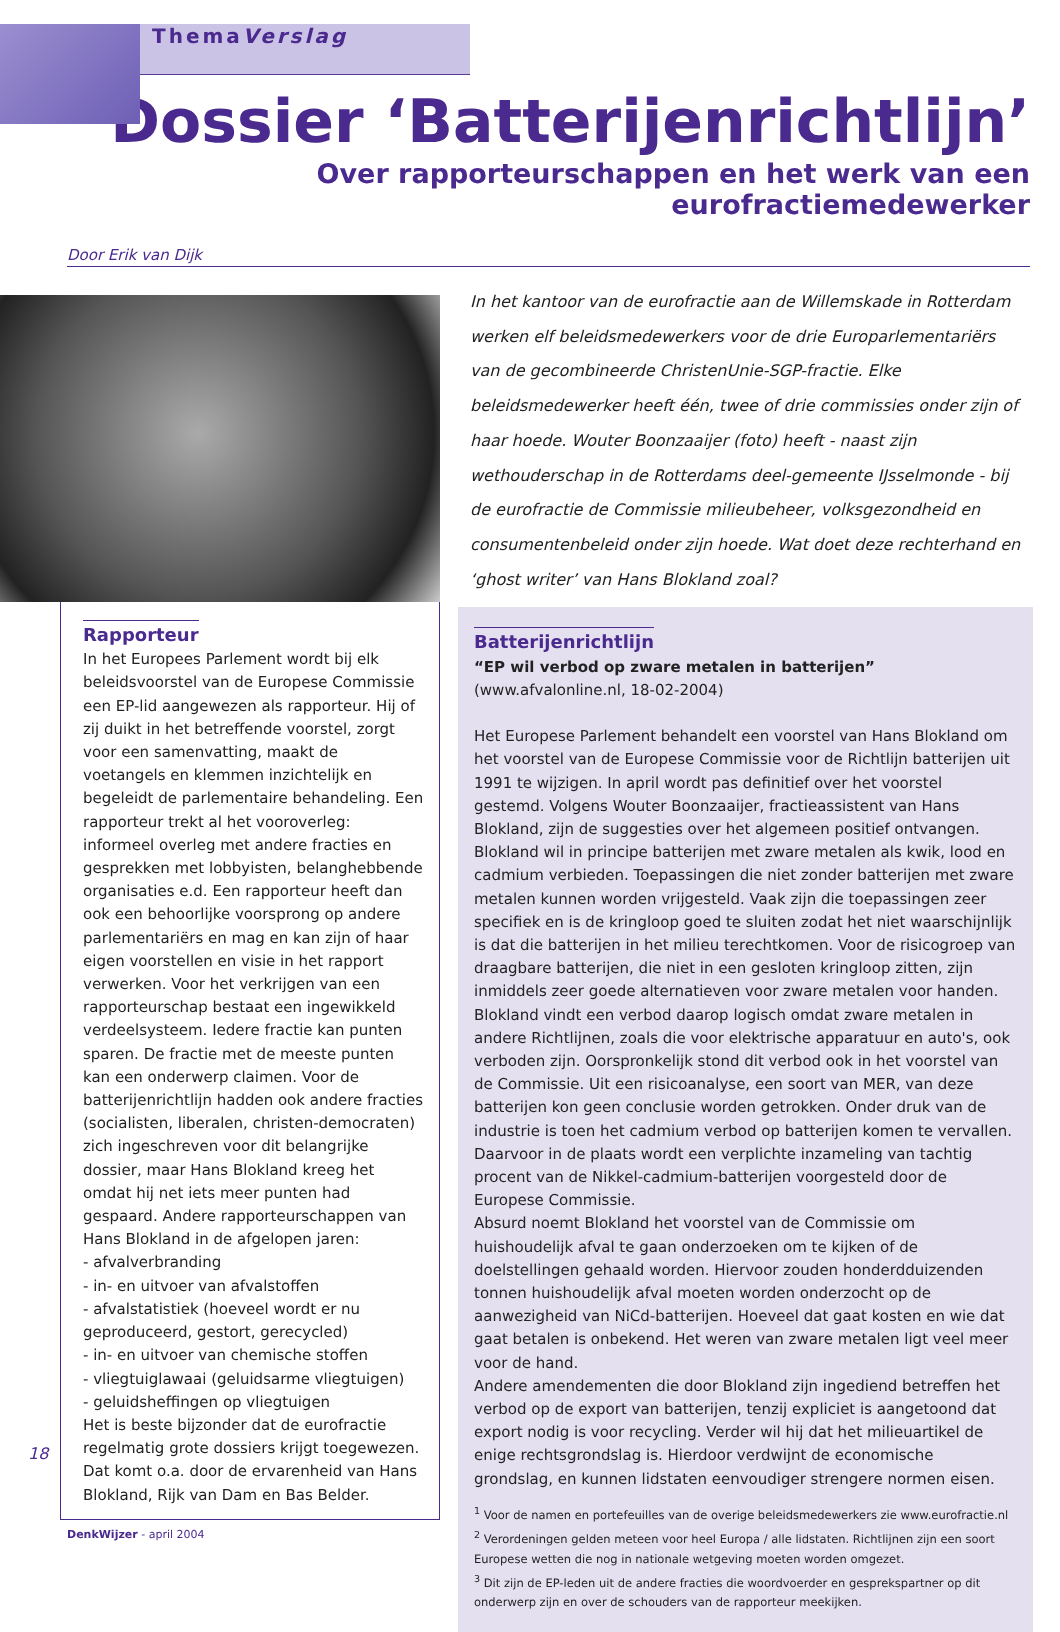ThemaVerslag
Dossier ‘Batterijenrichtlijn’
Over rapporteurschappen en het werk van een eurofractiemedewerker
Door Erik van Dijk
Rapporteur
In het Europees Parlement wordt bij elk beleidsvoorstel van de Europese Commissie een EP-lid aangewezen als rapporteur. Hij of zij duikt in het betreffende voorstel, zorgt voor een samenvatting, maakt de voetangels en klemmen inzichtelijk en begeleidt de parlementaire behandeling. Een rapporteur trekt al het vooroverleg: informeel overleg met andere fracties en gesprekken met lobbyisten, belanghebbende organisaties e.d. Een rapporteur heeft dan ook een behoorlijke voorsprong op andere parlementariërs en mag en kan zijn of haar eigen voorstellen en visie in het rapport verwerken. Voor het verkrijgen van een rapporteurschap bestaat een ingewikkeld verdeelsysteem. Iedere fractie kan punten sparen. De fractie met de meeste punten kan een onderwerp claimen. Voor de batterijenrichtlijn hadden ook andere fracties (socialisten, liberalen, christen-democraten) zich ingeschreven voor dit belangrijke dossier, maar Hans Blokland kreeg het omdat hij net iets meer punten had gespaard. Andere rapporteurschappen van Hans Blokland in de afgelopen jaren:
- afvalverbranding
- in- en uitvoer van afvalstoffen
- afvalstatistiek (hoeveel wordt er nu geproduceerd, gestort, gerecycled)
- in- en uitvoer van chemische stoffen
- vliegtuiglawaai (geluidsarme vliegtuigen)
- geluidsheffingen op vliegtuigen
Het is beste bijzonder dat de eurofractie regelmatig grote dossiers krijgt toegewezen. Dat komt o.a. door de ervarenheid van Hans Blokland, Rijk van Dam en Bas Belder.
DenkWijzer - april 2004
In het kantoor van de eurofractie aan de Willemskade in Rotterdam werken elf beleidsmedewerkers voor de drie Europarlementariërs van de gecombineerde ChristenUnie-SGP-fractie. Elke beleidsmedewerker heeft één, twee of drie commissies onder zijn of haar hoede. Wouter Boonzaaijer (foto) heeft - naast zijn wethouderschap in de Rotterdams deel-gemeente IJsselmonde - bij de eurofractie de Commissie milieubeheer, volksgezondheid en consumentenbeleid onder zijn hoede. Wat doet deze rechterhand en ‘ghost writer’ van Hans Blokland zoal?
Batterijenrichtlijn
“EP wil verbod op zware metalen in batterijen”
(www.afvalonline.nl, 18-02-2004)
Het Europese Parlement behandelt een voorstel van Hans Blokland om het voorstel van de Europese Commissie voor de Richtlijn batterijen uit 1991 te wijzigen. In april wordt pas definitief over het voorstel gestemd. Volgens Wouter Boonzaaijer, fractieassistent van Hans Blokland, zijn de suggesties over het algemeen positief ontvangen. Blokland wil in principe batterijen met zware metalen als kwik, lood en cadmium verbieden. Toepassingen die niet zonder batterijen met zware metalen kunnen worden vrijgesteld. Vaak zijn die toepassingen zeer specifiek en is de kringloop goed te sluiten zodat het niet waarschijnlijk is dat die batterijen in het milieu terechtkomen. Voor de risicogroep van draagbare batterijen, die niet in een gesloten kringloop zitten, zijn inmiddels zeer goede alternatieven voor zware metalen voor handen. Blokland vindt een verbod daarop logisch omdat zware metalen in andere Richtlijnen, zoals die voor elektrische apparatuur en auto's, ook verboden zijn. Oorspronkelijk stond dit verbod ook in het voorstel van de Commissie. Uit een risicoanalyse, een soort van MER, van deze batterijen kon geen conclusie worden getrokken. Onder druk van de industrie is toen het cadmium verbod op batterijen komen te vervallen. Daarvoor in de plaats wordt een verplichte inzameling van tachtig procent van de Nikkel-cadmium-batterijen voorgesteld door de Europese Commissie.
Absurd noemt Blokland het voorstel van de Commissie om huishoudelijk afval te gaan onderzoeken om te kijken of de doelstellingen gehaald worden. Hiervoor zouden honderdduizenden tonnen huishoudelijk afval moeten worden onderzocht op de aanwezigheid van NiCd-batterijen. Hoeveel dat gaat kosten en wie dat gaat betalen is onbekend. Het weren van zware metalen ligt veel meer voor de hand.
Andere amendementen die door Blokland zijn ingediend betreffen het verbod op de export van batterijen, tenzij expliciet is aangetoond dat export nodig is voor recycling. Verder wil hij dat het milieuartikel de enige rechtsgrondslag is. Hierdoor verdwijnt de economische grondslag, en kunnen lidstaten eenvoudiger strengere normen eisen.
<sup>1</sup> Voor de namen en portefeuilles van de overige beleidsmedewerkers zie www.eurofractie.nl
<sup>2</sup> Verordeningen gelden meteen voor heel Europa / alle lidstaten. Richtlijnen zijn een soort Europese wetten die nog in nationale wetgeving moeten worden omgezet.
<sup>3</sup> Dit zijn de EP-leden uit de andere fracties die woordvoerder en gesprekspartner op dit onderwerp zijn en over de schouders van de rapporteur meekijken.
18